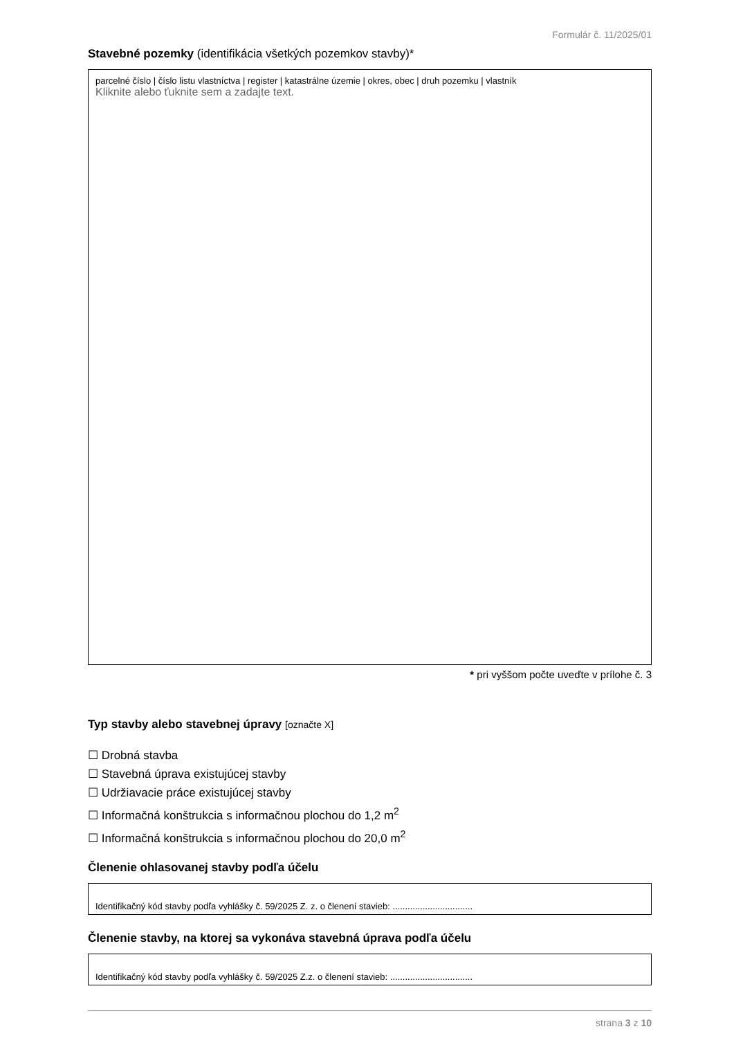Formulár č. 11/2025/01
Stavebné pozemky (identifikácia všetkých pozemkov stavby)*
parcelné číslo | číslo listu vlastníctva | register | katastrálne územie | okres, obec | druh pozemku | vlastník
Kliknite alebo ťuknite sem a zadajte text.
* pri vyššom počte uveďte v prílohe č. 3
Typ stavby alebo stavebnej úpravy [označte X]
☐ Drobná stavba
☐ Stavebná úprava existujúcej stavby
☐ Udržiavacie práce existujúcej stavby
☐ Informačná konštrukcia s informačnou plochou do 1,2 m<sup>2</sup>
☐ Informačná konštrukcia s informačnou plochou do 20,0 m<sup>2</sup>
Členenie ohlasovanej stavby podľa účelu
Identifikačný kód stavby podľa vyhlášky č. 59/2025 Z. z. o členení stavieb: ................................
Členenie stavby, na ktorej sa vykonáva stavebná úprava podľa účelu
Identifikačný kód stavby podľa vyhlášky č. 59/2025 Z.z. o členení stavieb: .................................
strana 3 z 10